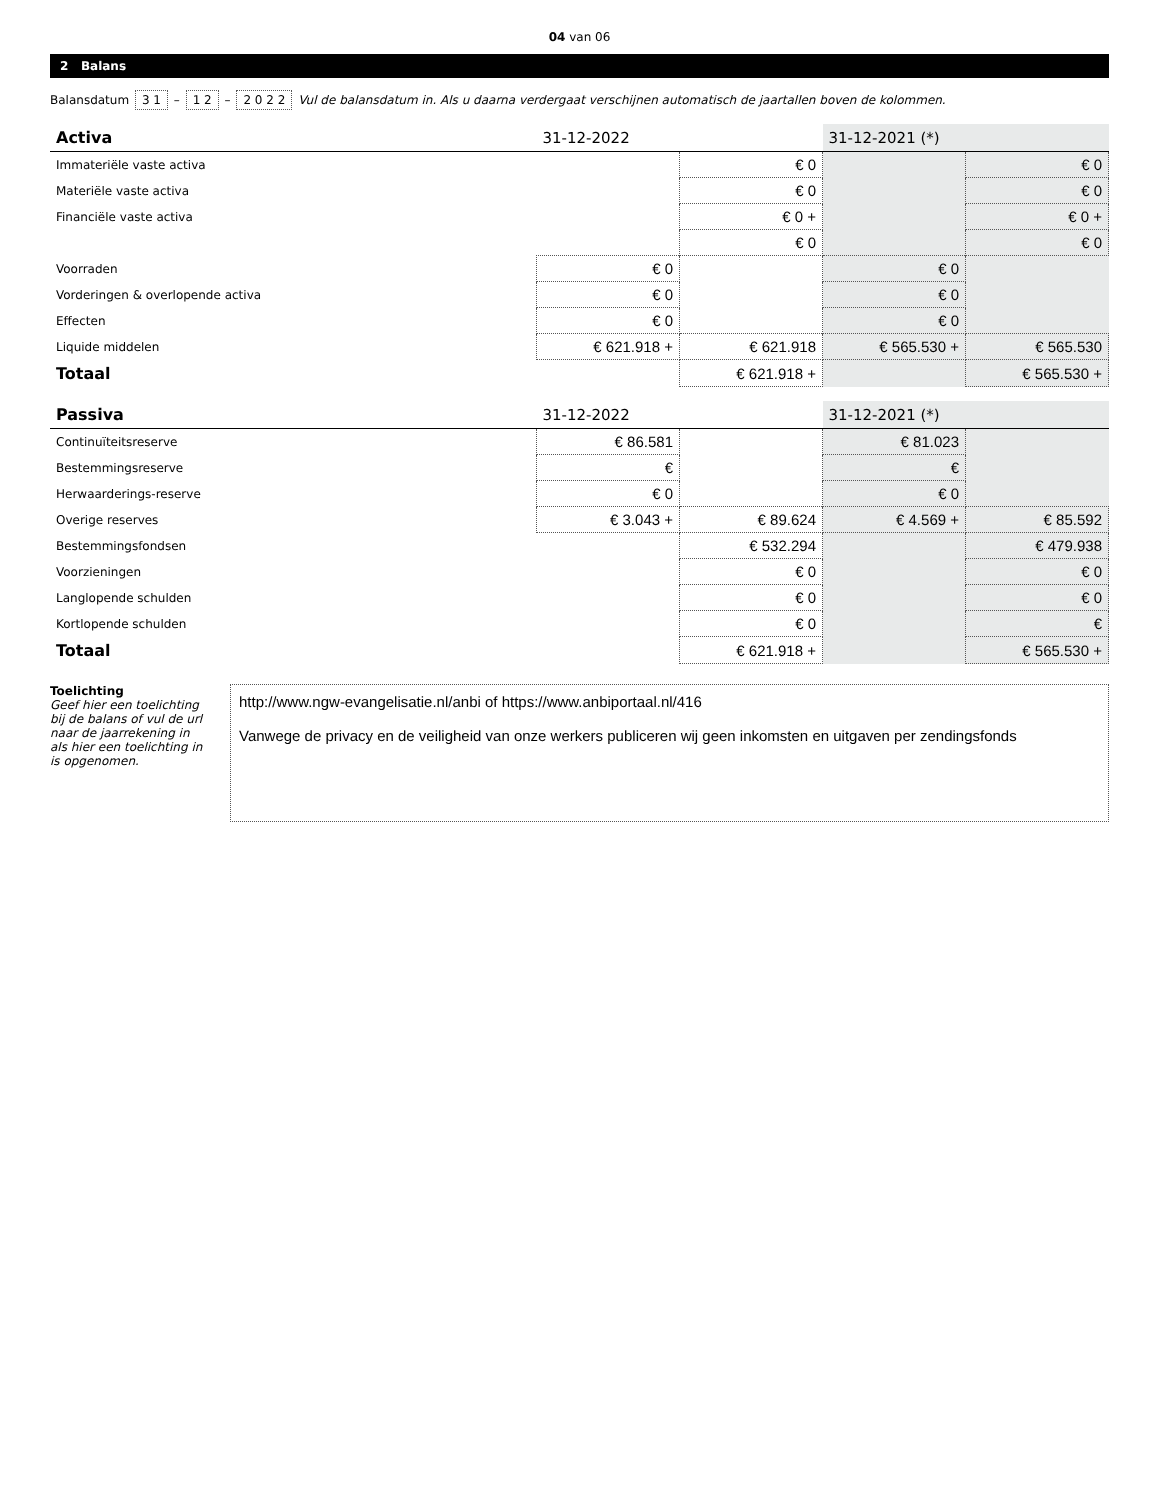04 van 06
2 Balans
Balansdatum 3 1 – 1 2 – 2 0 2 2 Vul de balansdatum in. Als u daarna verdergaat verschijnen automatisch de jaartallen boven de kolommen.
| Activa | 31-12-2022 | | 31-12-2021 (*) | |
| --- | --- | --- | --- | --- |
| Immateriële vaste activa | | € 0 | | € 0 |
| Materiële vaste activa | | € 0 | | € 0 |
| Financiële vaste activa | | € 0 + | | € 0 + |
| | | € 0 | | € 0 |
| Voorraden | € 0 | | € 0 | |
| Vorderingen & overlopende activa | € 0 | | € 0 | |
| Effecten | € 0 | | € 0 | |
| Liquide middelen | € 621.918 + | € 621.918 | € 565.530 + | € 565.530 |
| Totaal | | € 621.918 + | | € 565.530 + |
| Passiva | 31-12-2022 | | 31-12-2021 (*) | |
| --- | --- | --- | --- | --- |
| Continuïteitsreserve | € 86.581 | | € 81.023 | |
| Bestemmingsreserve | € | | € | |
| Herwaarderings-reserve | € 0 | | € 0 | |
| Overige reserves | € 3.043 + | € 89.624 | € 4.569 + | € 85.592 |
| Bestemmingsfondsen | | € 532.294 | | € 479.938 |
| Voorzieningen | | € 0 | | € 0 |
| Langlopende schulden | | € 0 | | € 0 |
| Kortlopende schulden | | € 0 | | € |
| Totaal | | € 621.918 + | | € 565.530 + |
Toelichting
Geef hier een toelichting bij de balans of vul de url naar de jaarrekening in als hier een toelichting in is opgenomen.
http://www.ngw-evangelisatie.nl/anbi of https://www.anbiportaal.nl/416
Vanwege de privacy en de veiligheid van onze werkers publiceren wij geen inkomsten en uitgaven per zendingsfonds